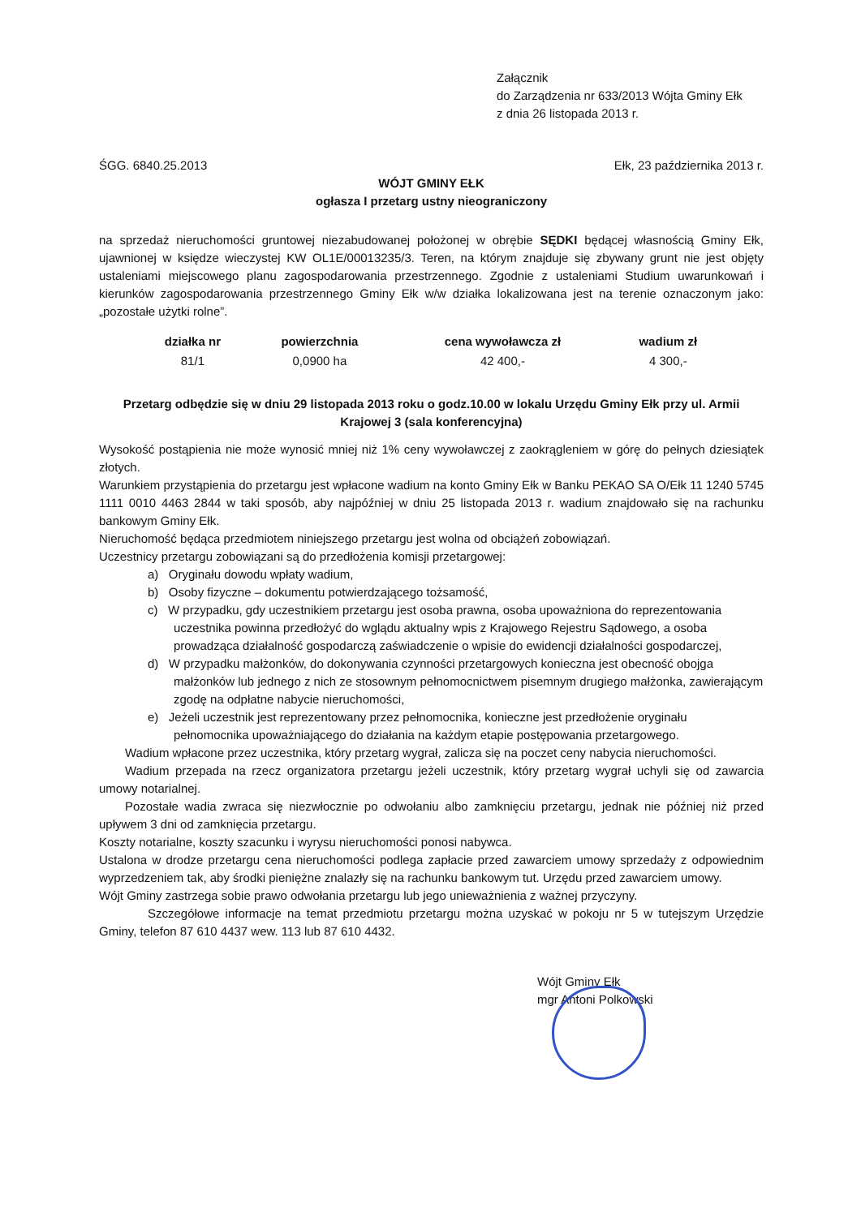Załącznik
do Zarządzenia nr 633/2013 Wójta Gminy Ełk
z dnia 26 listopada 2013 r.
ŚGG. 6840.25.2013 Ełk, 23 października 2013 r.
WÓJT GMINY EŁK
ogłasza I przetarg ustny nieograniczony
na sprzedaż nieruchomości gruntowej niezabudowanej położonej w obrębie SĘDKI będącej własnością Gminy Ełk, ujawnionej w księdze wieczystej KW OL1E/00013235/3. Teren, na którym znajduje się zbywany grunt nie jest objęty ustaleniami miejscowego planu zagospodarowania przestrzennego. Zgodnie z ustaleniami Studium uwarunkowań i kierunków zagospodarowania przestrzennego Gminy Ełk w/w działka lokalizowana jest na terenie oznaczonym jako: „pozostałe użytki rolne”.
| działka nr | powierzchnia | cena wywoławcza zł | wadium zł |
| --- | --- | --- | --- |
| 81/1 | 0,0900 ha | 42 400,- | 4 300,- |
Przetarg odbędzie się w dniu 29 listopada 2013 roku o godz.10.00 w lokalu Urzędu Gminy Ełk przy ul. Armii Krajowej 3 (sala konferencyjna)
Wysokość postąpienia nie może wynosić mniej niż 1% ceny wywoławczej z zaokrągleniem w górę do pełnych dziesiątek złotych.
Warunkiem przystąpienia do przetargu jest wpłacone wadium na konto Gminy Ełk w Banku PEKAO SA O/Ełk 11 1240 5745 1111 0010 4463 2844 w taki sposób, aby najpóźniej w dniu 25 listopada 2013 r. wadium znajdowało się na rachunku bankowym Gminy Ełk.
Nieruchomość będąca przedmiotem niniejszego przetargu jest wolna od obciążeń zobowiązań.
Uczestnicy przetargu zobowiązani są do przedłożenia komisji przetargowej:
a) Oryginału dowodu wpłaty wadium,
b) Osoby fizyczne – dokumentu potwierdzającego tożsamość,
c) W przypadku, gdy uczestnikiem przetargu jest osoba prawna, osoba upoważniona do reprezentowania uczestnika powinna przedłożyć do wglądu aktualny wpis z Krajowego Rejestru Sądowego, a osoba prowadząca działalność gospodarczą zaświadczenie o wpisie do ewidencji działalności gospodarczej,
d) W przypadku małżonków, do dokonywania czynności przetargowych konieczna jest obecność obojga małżonków lub jednego z nich ze stosownym pełnomocnictwem pisemnym drugiego małżonka, zawierającym zgodę na odpłatne nabycie nieruchomości,
e) Jeżeli uczestnik jest reprezentowany przez pełnomocnika, konieczne jest przedłożenie oryginału pełnomocnika upoważniającego do działania na każdym etapie postępowania przetargowego.
Wadium wpłacone przez uczestnika, który przetarg wygrał, zalicza się na poczet ceny nabycia nieruchomości.
Wadium przepada na rzecz organizatora przetargu jeżeli uczestnik, który przetarg wygrał uchyli się od zawarcia umowy notarialnej.
Pozostałe wadia zwraca się niezwłocznie po odwołaniu albo zamknięciu przetargu, jednak nie później niż przed upływem 3 dni od zamknięcia przetargu.
Koszty notarialne, koszty szacunku i wyrysu nieruchomości ponosi nabywca.
Ustalona w drodze przetargu cena nieruchomości podlega zapłacie przed zawarciem umowy sprzedaży z odpowiednim wyprzedzeniem tak, aby środki pieniężne znalazły się na rachunku bankowym tut. Urzędu przed zawarciem umowy.
Wójt Gminy zastrzega sobie prawo odwołania przetargu lub jego unieważnienia z ważnej przyczyny.
Szczegółowe informacje na temat przedmiotu przetargu można uzyskać w pokoju nr 5 w tutejszym Urzędzie Gminy, telefon 87 610 4437 wew. 113 lub 87 610 4432.
Wójt Gminy Ełk
mgr Antoni Polkowski